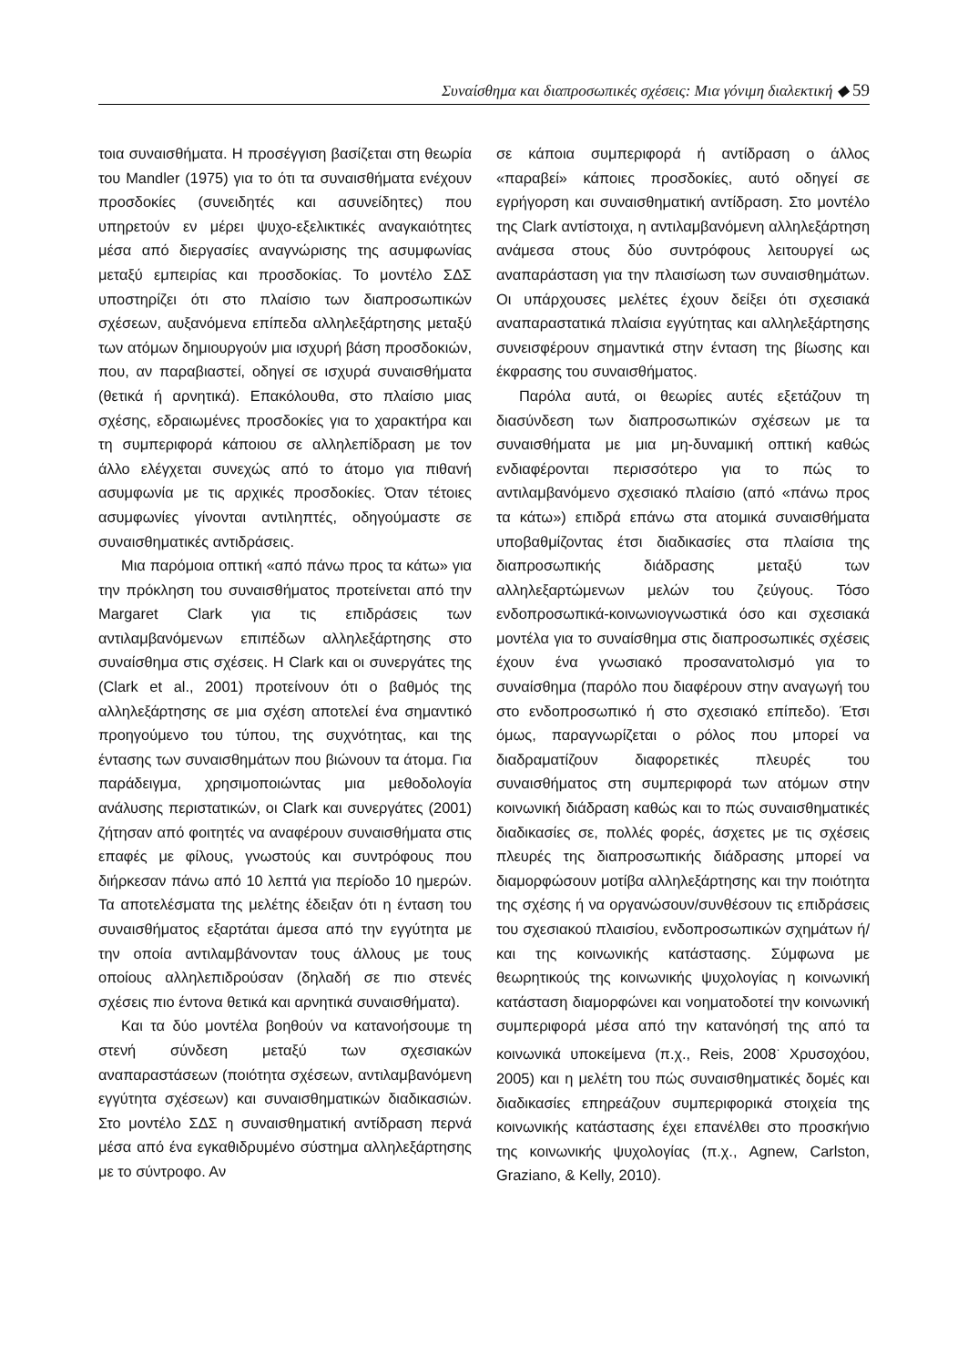Συναίσθημα και διαπροσωπικές σχέσεις: Μια γόνιμη διαλεκτική ◆ 59
τοια συναισθήματα. Η προσέγγιση βασίζεται στη θεωρία του Mandler (1975) για το ότι τα συναισθήματα ενέχουν προσδοκίες (συνειδητές και ασυνείδητες) που υπηρετούν εν μέρει ψυχο-εξελικτικές αναγκαιότητες μέσα από διεργασίες αναγνώρισης της ασυμφωνίας μεταξύ εμπειρίας και προσδοκίας. Το μοντέλο ΣΔΣ υποστηρίζει ότι στο πλαίσιο των διαπροσωπικών σχέσεων, αυξανόμενα επίπεδα αλληλεξάρτησης μεταξύ των ατόμων δημιουργούν μια ισχυρή βάση προσδοκιών, που, αν παραβιαστεί, οδηγεί σε ισχυρά συναισθήματα (θετικά ή αρνητικά). Επακόλουθα, στο πλαίσιο μιας σχέσης, εδραιωμένες προσδοκίες για το χαρακτήρα και τη συμπεριφορά κάποιου σε αλληλεπίδραση με τον άλλο ελέγχεται συνεχώς από το άτομο για πιθανή ασυμφωνία με τις αρχικές προσδοκίες. Όταν τέτοιες ασυμφωνίες γίνονται αντιληπτές, οδηγούμαστε σε συναισθηματικές αντιδράσεις.
Μια παρόμοια οπτική «από πάνω προς τα κάτω» για την πρόκληση του συναισθήματος προτείνεται από την Margaret Clark για τις επιδράσεις των αντιλαμβανόμενων επιπέδων αλληλεξάρτησης στο συναίσθημα στις σχέσεις. Η Clark και οι συνεργάτες της (Clark et al., 2001) προτείνουν ότι ο βαθμός της αλληλεξάρτησης σε μια σχέση αποτελεί ένα σημαντικό προηγούμενο του τύπου, της συχνότητας, και της έντασης των συναισθημάτων που βιώνουν τα άτομα. Για παράδειγμα, χρησιμοποιώντας μια μεθοδολογία ανάλυσης περιστατικών, οι Clark και συνεργάτες (2001) ζήτησαν από φοιτητές να αναφέρουν συναισθήματα στις επαφές με φίλους, γνωστούς και συντρόφους που διήρκεσαν πάνω από 10 λεπτά για περίοδο 10 ημερών. Τα αποτελέσματα της μελέτης έδειξαν ότι η ένταση του συναισθήματος εξαρτάται άμεσα από την εγγύτητα με την οποία αντιλαμβάνονταν τους άλλους με τους οποίους αλληλεπιδρούσαν (δηλαδή σε πιο στενές σχέσεις πιο έντονα θετικά και αρνητικά συναισθήματα).
Και τα δύο μοντέλα βοηθούν να κατανοήσουμε τη στενή σύνδεση μεταξύ των σχεσιακών αναπαραστάσεων (ποιότητα σχέσεων, αντιλαμβανόμενη εγγύτητα σχέσεων) και συναισθηματικών διαδικασιών. Στο μοντέλο ΣΔΣ η συναισθηματική αντίδραση περνά μέσα από ένα εγκαθιδρυμένο σύστημα αλληλεξάρτησης με το σύντροφο. Αν
σε κάποια συμπεριφορά ή αντίδραση ο άλλος «παραβεί» κάποιες προσδοκίες, αυτό οδηγεί σε εγρήγορση και συναισθηματική αντίδραση. Στο μοντέλο της Clark αντίστοιχα, η αντιλαμβανόμενη αλληλεξάρτηση ανάμεσα στους δύο συντρόφους λειτουργεί ως αναπαράσταση για την πλαισίωση των συναισθημάτων. Οι υπάρχουσες μελέτες έχουν δείξει ότι σχεσιακά αναπαραστατικά πλαίσια εγγύτητας και αλληλεξάρτησης συνεισφέρουν σημαντικά στην ένταση της βίωσης και έκφρασης του συναισθήματος.
Παρόλα αυτά, οι θεωρίες αυτές εξετάζουν τη διασύνδεση των διαπροσωπικών σχέσεων με τα συναισθήματα με μια μη-δυναμική οπτική καθώς ενδιαφέρονται περισσότερο για το πώς το αντιλαμβανόμενο σχεσιακό πλαίσιο (από «πάνω προς τα κάτω») επιδρά επάνω στα ατομικά συναισθήματα υποβαθμίζοντας έτσι διαδικασίες στα πλαίσια της διαπροσωπικής διάδρασης μεταξύ των αλληλεξαρτώμενων μελών του ζεύγους. Τόσο ενδοπροσωπικά-κοινωνιογνωστικά όσο και σχεσιακά μοντέλα για το συναίσθημα στις διαπροσωπικές σχέσεις έχουν ένα γνωσιακό προσανατολισμό για το συναίσθημα (παρόλο που διαφέρουν στην αναγωγή του στο ενδοπροσωπικό ή στο σχεσιακό επίπεδο). Έτσι όμως, παραγνωρίζεται ο ρόλος που μπορεί να διαδραματίζουν διαφορετικές πλευρές του συναισθήματος στη συμπεριφορά των ατόμων στην κοινωνική διάδραση καθώς και το πώς συναισθηματικές διαδικασίες σε, πολλές φορές, άσχετες με τις σχέσεις πλευρές της διαπροσωπικής διάδρασης μπορεί να διαμορφώσουν μοτίβα αλληλεξάρτησης και την ποιότητα της σχέσης ή να οργανώσουν/συνθέσουν τις επιδράσεις του σχεσιακού πλαισίου, ενδοπροσωπικών σχημάτων ή/και της κοινωνικής κατάστασης. Σύμφωνα με θεωρητικούς της κοινωνικής ψυχολογίας η κοινωνική κατάσταση διαμορφώνει και νοηματοδοτεί την κοινωνική συμπεριφορά μέσα από την κατανόησή της από τα κοινωνικά υποκείμενα (π.χ., Reis, 2008<sup>·</sup> Χρυσοχόου, 2005) και η μελέτη του πώς συναισθηματικές δομές και διαδικασίες επηρεάζουν συμπεριφορικά στοιχεία της κοινωνικής κατάστασης έχει επανέλθει στο προσκήνιο της κοινωνικής ψυχολογίας (π.χ., Agnew, Carlston, Graziano, & Kelly, 2010).